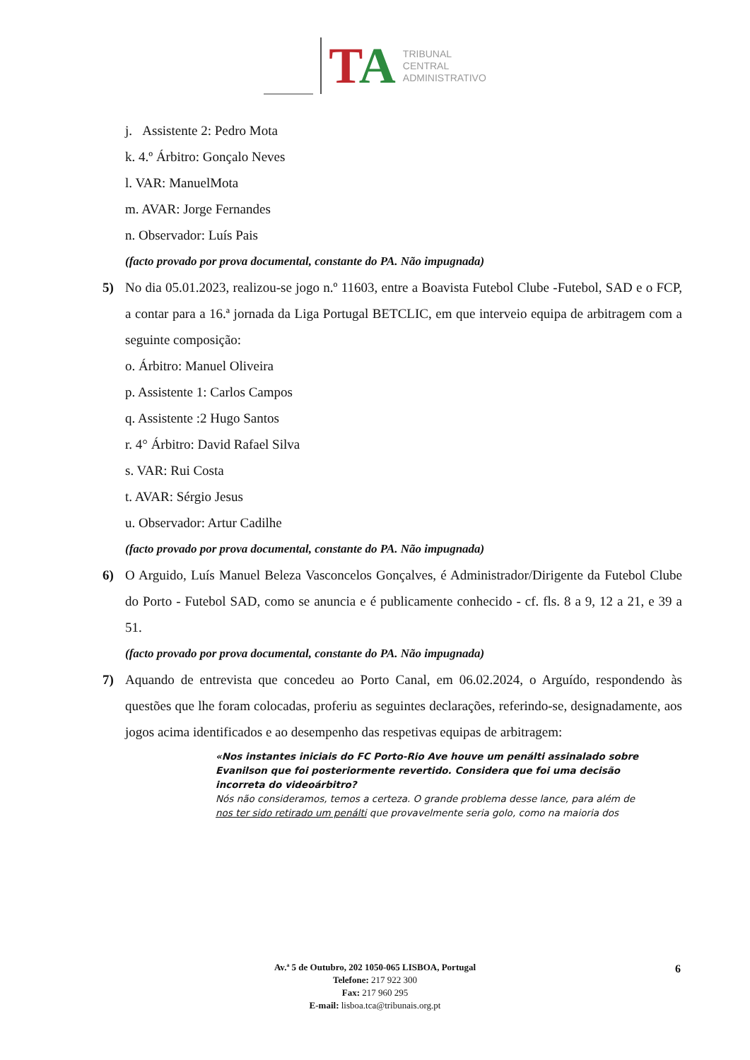TA
TRIBUNAL
CENTRAL
ADMINISTRATIVO
j. Assistente 2: Pedro Mota
k. 4.º Árbitro: Gonçalo Neves
l. VAR: ManuelMota
m. AVAR: Jorge Fernandes
n. Observador: Luís Pais
(facto provado por prova documental, constante do PA. Não impugnada)
5) No dia 05.01.2023, realizou-se jogo n.º 11603, entre a Boavista Futebol Clube -Futebol, SAD e o FCP, a contar para a 16.ª jornada da Liga Portugal BETCLIC, em que interveio equipa de arbitragem com a seguinte composição:
o. Árbitro: Manuel Oliveira
p. Assistente 1: Carlos Campos
q. Assistente :2 Hugo Santos
r. 4° Árbitro: David Rafael Silva
s. VAR: Rui Costa
t. AVAR: Sérgio Jesus
u. Observador: Artur Cadilhe
(facto provado por prova documental, constante do PA. Não impugnada)
6) O Arguido, Luís Manuel Beleza Vasconcelos Gonçalves, é Administrador/Dirigente da Futebol Clube do Porto - Futebol SAD, como se anuncia e é publicamente conhecido - cf. fls. 8 a 9, 12 a 21, e 39 a 51.
(facto provado por prova documental, constante do PA. Não impugnada)
7) Aquando de entrevista que concedeu ao Porto Canal, em 06.02.2024, o Arguído, respondendo às questões que lhe foram colocadas, proferiu as seguintes declarações, referindo-se, designadamente, aos jogos acima identificados e ao desempenho das respetivas equipas de arbitragem:
«Nos instantes iniciais do FC Porto-Rio Ave houve um penálti assinalado sobre Evanilson que foi posteriormente revertido. Considera que foi uma decisão incorreta do videoárbitro?
Nós não consideramos, temos a certeza. O grande problema desse lance, para além de nos ter sido retirado um penálti que provavelmente seria golo, como na maioria dos
Av.ª 5 de Outubro, 202 1050-065 LISBOA, Portugal
Telefone: 217 922 300
Fax: 217 960 295
E-mail: lisboa.tca@tribunais.org.pt
6